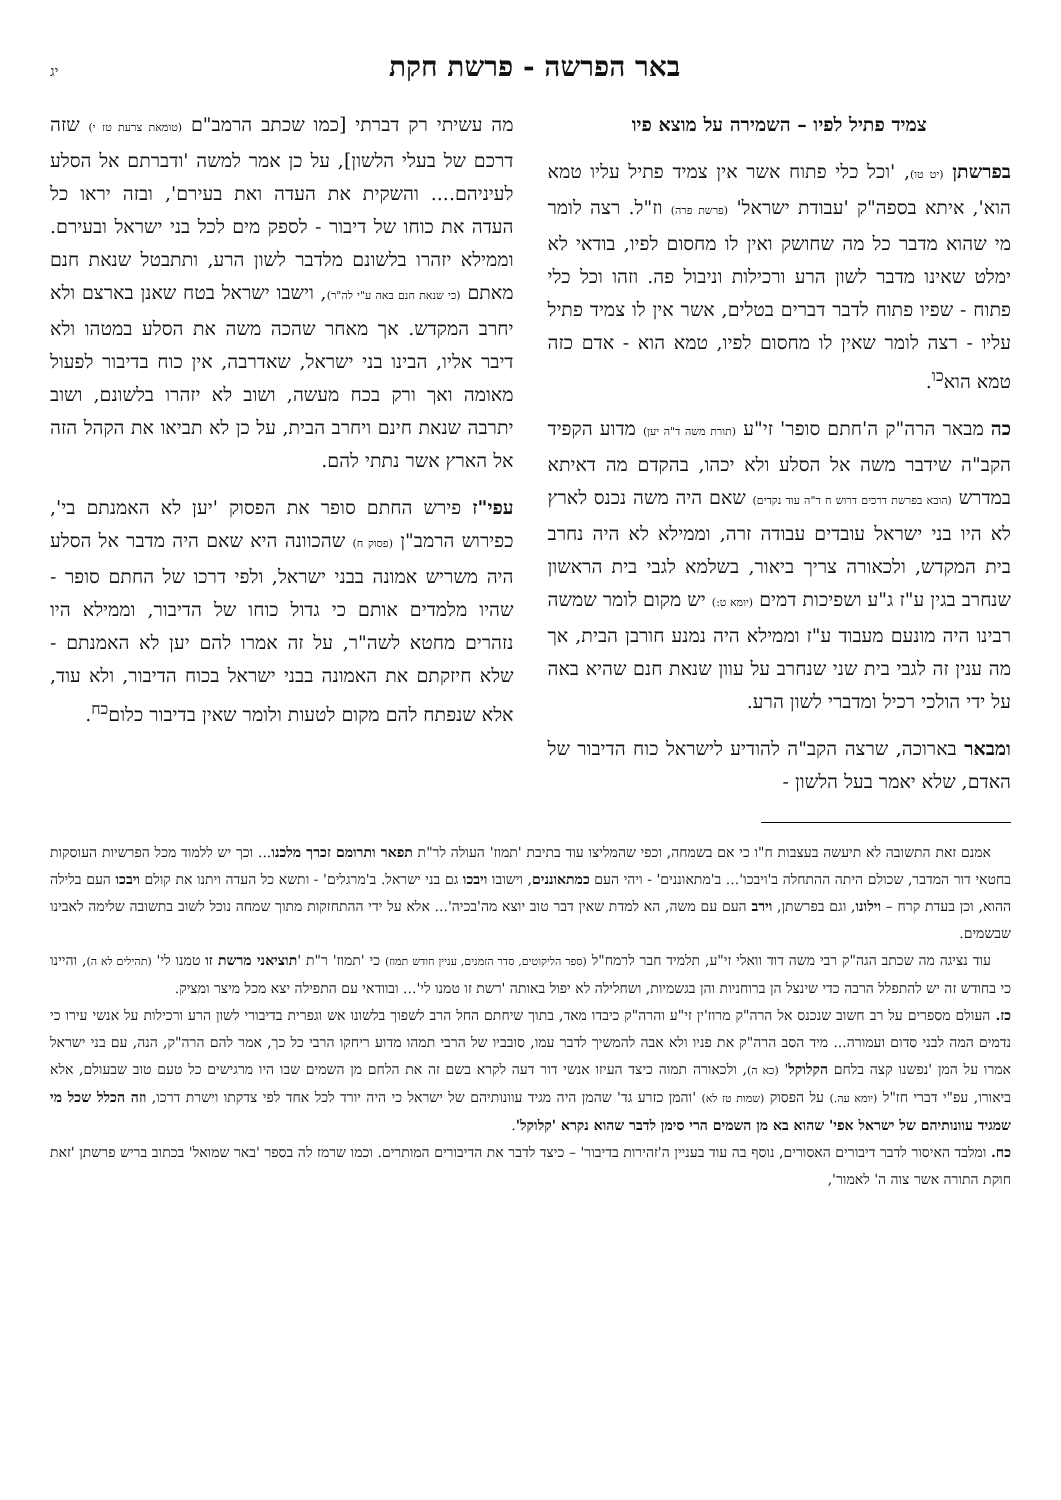באר הפרשה - פרשת חקת
יג
צמיד פתיל לפיו – השמירה על מוצא פיו
בפרשתן (יט טו), 'וכל כלי פתוח אשר אין צמיד פתיל עליו טמא הוא', איתא בספה"ק 'עבודת ישראל' (פרשת פרה) וז"ל. רצה לומר מי שהוא מדבר כל מה שחושק ואין לו מחסום לפיו, בודאי לא ימלט שאינו מדבר לשון הרע ורכילות וניבול פה. וזהו וכל כלי פתוח - שפיו פתוח לדבר דברים בטלים, אשר אין לו צמיד פתיל עליו - רצה לומר שאין לו מחסום לפיו, טמא הוא - אדם כזה טמא הוא<sup>כו</sup>.
כה מבאר הרה"ק ה'חתם סופר' זי"ע (תורת משה ד"ה יען) מדוע הקפיד הקב"ה שידבר משה אל הסלע ולא יכהו, בהקדם מה דאיתא במדרש (הובא בפרשת דרכים דרוש ח ד"ה עוד נקדים) שאם היה משה נכנס לארץ לא היו בני ישראל עובדים עבודה זרה, וממילא לא היה נחרב בית המקדש, ולכאורה צריך ביאור, בשלמא לגבי בית הראשון שנחרב בגין ע"ז ג"ע ושפיכות דמים (יומא ט:) יש מקום לומר שמשה רבינו היה מונעם מעבוד ע"ז וממילא היה נמנע חורבן הבית, אך מה ענין זה לגבי בית שני שנחרב על עוון שנאת חנם שהיא באה על ידי הולכי רכיל ומדברי לשון הרע.
ומבאר בארוכה, שרצה הקב"ה להודיע לישראל כוח הדיבור של האדם, שלא יאמר בעל הלשון -
מה עשיתי רק דברתי [כמו שכתב הרמב"ם (טומאת צרעת טז י) שזה דרכם של בעלי הלשון], על כן אמר למשה 'ודברתם אל הסלע לעיניהם.... והשקית את העדה ואת בעירם', ובזה יראו כל העדה את כוחו של דיבור - לספק מים לכל בני ישראל ובעירם. וממילא יזהרו בלשונם מלדבר לשון הרע, ותתבטל שנאת חנם מאתם (כי שנאת חנם באה ע"י לה"ר), וישבו ישראל בטח שאנן בארצם ולא יחרב המקדש. אך מאחר שהכה משה את הסלע במטהו ולא דיבר אליו, הבינו בני ישראל, שאדרבה, אין כוח בדיבור לפעול מאומה ואך ורק בכח מעשה, ושוב לא יזהרו בלשונם, ושוב יתרבה שנאת חינם ויחרב הבית, על כן לא תביאו את הקהל הזה אל הארץ אשר נתתי להם.
עפי"ז פירש החתם סופר את הפסוק 'יען לא האמנתם בי', כפירוש הרמב"ן (פסוק ח) שהכוונה היא שאם היה מדבר אל הסלע היה משריש אמונה בבני ישראל, ולפי דרכו של החתם סופר - שהיו מלמדים אותם כי גדול כוחו של הדיבור, וממילא היו נזהרים מחטא לשה"ר, על זה אמרו להם יען לא האמנתם - שלא חיזקתם את האמונה בבני ישראל בכוח הדיבור, ולא עוד, אלא שנפתח להם מקום לטעות ולומר שאין בדיבור כלום<sup>כח</sup>.
אמנם זאת התשובה לא תיעשה בעצבות ח"ו כי אם בשמחה, וכפי שהמליצו עוד בתיבת 'תמוז' העולה לר"ת תפאר ותרומם זכרך מלכנו... וכך יש ללמוד מכל הפרשיות העוסקות בחטאי דור המדבר, שכולם היתה ההתחלה ב'ויבכו'... ב'מתאוננים' - ויהי העם כמתאוננים, וישובו ויבכו גם בני ישראל. ב'מרגלים' - ותשא כל העדה ויתנו את קולם ויבכו העם בלילה ההוא, וכן בעדת קרח – וילונו, וגם בפרשתן, וירב העם עם משה, הא למדת שאין דבר טוב יוצא מה'בכיה'... אלא על ידי ההתחזקות מתוך שמחה נוכל לשוב בתשובה שלימה לאבינו שבשמים.
עוד נציגה מה שכתב הגה"ק רבי משה דוד וואלי זי"ע, תלמיד חבר לרמח"ל (ספר הליקוטים, סדר הזמנים, עניין חודש תמוז) כי 'תמוז' ר"ת 'תוציאני מרשת זו טמנו לי' (תהילים לא ה), והיינו כי בחודש זה יש להתפלל הרבה כדי שינצל הן ברוחניות והן בגשמיות, ושחלילה לא יפול באותה 'רשת זו טמנו לי'... ובוודאי עם התפילה יצא מכל מיצר ומציק.
כז. העולם מספרים על רב חשוב שנכנס אל הרה"ק מרוז'ין זי"ע והרה"ק כיבדו מאד, בתוך שיחתם החל הרב לשפוך בלשונו אש וגפרית בדיבורי לשון הרע ורכילות על אנשי עירו כי נדמים המה לבני סדום ועמורה... מיד הסב הרה"ק את פניו ולא אבה להמשיך לדבר עמו, סובביו של הרבי תמהו מדוע ריחקו הרבי כל כך, אמר להם הרה"ק, הנה, עם בני ישראל אמרו על המן 'נפשנו קצה בלחם הקלוקל' (כא ה), ולכאורה תמוה כיצד העיזו אנשי דור דעה לקרא בשם זה את הלחם מן השמים שבו היו מרגישים כל טעם טוב שבעולם, אלא ביאורו, עפ"י דברי חז"ל (יומא עה.) על הפסוק (שמות טז לא) 'והמן כזרע גד' שהמן היה מגיד עוונותיהם של ישראל כי היה יורד לכל אחד לפי צדקתו וישרת דרכו, וזה הכלל שכל מי שמגיד עוונותיהם של ישראל אפי' שהוא בא מן השמים הרי סימן לדבר שהוא נקרא 'קלוקל'.
כח. ומלבד האיסור לדבר דיבורים האסורים, נוסף בה עוד בעניין ה'זהירות בדיבור' – כיצד לדבר את הדיבורים המותרים. וכמו שרמז לה בספר 'באר שמואל' בכתוב בריש פרשתן 'זאת חוקת התורה אשר צוה ה' לאמור',